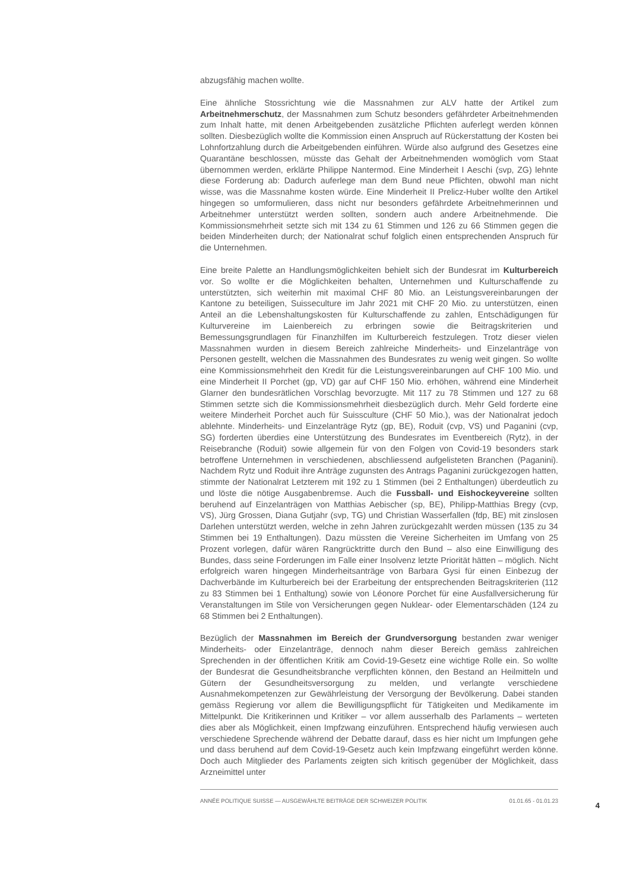abzugsfähig machen wollte.
Eine ähnliche Stossrichtung wie die Massnahmen zur ALV hatte der Artikel zum Arbeitnehmerschutz, der Massnahmen zum Schutz besonders gefährdeter Arbeitnehmenden zum Inhalt hatte, mit denen Arbeitgebenden zusätzliche Pflichten auferlegt werden können sollten. Diesbezüglich wollte die Kommission einen Anspruch auf Rückerstattung der Kosten bei Lohnfortzahlung durch die Arbeitgebenden einführen. Würde also aufgrund des Gesetzes eine Quarantäne beschlossen, müsste das Gehalt der Arbeitnehmenden womöglich vom Staat übernommen werden, erklärte Philippe Nantermod. Eine Minderheit I Aeschi (svp, ZG) lehnte diese Forderung ab: Dadurch auferlege man dem Bund neue Pflichten, obwohl man nicht wisse, was die Massnahme kosten würde. Eine Minderheit II Prelicz-Huber wollte den Artikel hingegen so umformulieren, dass nicht nur besonders gefährdete Arbeitnehmerinnen und Arbeitnehmer unterstützt werden sollten, sondern auch andere Arbeitnehmende. Die Kommissionsmehrheit setzte sich mit 134 zu 61 Stimmen und 126 zu 66 Stimmen gegen die beiden Minderheiten durch; der Nationalrat schuf folglich einen entsprechenden Anspruch für die Unternehmen.
Eine breite Palette an Handlungsmöglichkeiten behielt sich der Bundesrat im Kulturbereich vor. So wollte er die Möglichkeiten behalten, Unternehmen und Kulturschaffende zu unterstützten, sich weiterhin mit maximal CHF 80 Mio. an Leistungsvereinbarungen der Kantone zu beteiligen, Suisseculture im Jahr 2021 mit CHF 20 Mio. zu unterstützen, einen Anteil an die Lebenshaltungskosten für Kulturschaffende zu zahlen, Entschädigungen für Kulturvereine im Laienbereich zu erbringen sowie die Beitragskriterien und Bemessungsgrundlagen für Finanzhilfen im Kulturbereich festzulegen. Trotz dieser vielen Massnahmen wurden in diesem Bereich zahlreiche Minderheits- und Einzelanträge von Personen gestellt, welchen die Massnahmen des Bundesrates zu wenig weit gingen. So wollte eine Kommissionsmehrheit den Kredit für die Leistungsvereinbarungen auf CHF 100 Mio. und eine Minderheit II Porchet (gp, VD) gar auf CHF 150 Mio. erhöhen, während eine Minderheit Glarner den bundesrätlichen Vorschlag bevorzugte. Mit 117 zu 78 Stimmen und 127 zu 68 Stimmen setzte sich die Kommissionsmehrheit diesbezüglich durch. Mehr Geld forderte eine weitere Minderheit Porchet auch für Suissculture (CHF 50 Mio.), was der Nationalrat jedoch ablehnte. Minderheits- und Einzelanträge Rytz (gp, BE), Roduit (cvp, VS) und Paganini (cvp, SG) forderten überdies eine Unterstützung des Bundesrates im Eventbereich (Rytz), in der Reisebranche (Roduit) sowie allgemein für von den Folgen von Covid-19 besonders stark betroffene Unternehmen in verschiedenen, abschliessend aufgelisteten Branchen (Paganini). Nachdem Rytz und Roduit ihre Anträge zugunsten des Antrags Paganini zurückgezogen hatten, stimmte der Nationalrat Letzterem mit 192 zu 1 Stimmen (bei 2 Enthaltungen) überdeutlich zu und löste die nötige Ausgabenbremse. Auch die Fussball- und Eishockeyvereine sollten beruhend auf Einzelanträgen von Matthias Aebischer (sp, BE), Philipp-Matthias Bregy (cvp, VS), Jürg Grossen, Diana Gutjahr (svp, TG) und Christian Wasserfallen (fdp, BE) mit zinslosen Darlehen unterstützt werden, welche in zehn Jahren zurückgezahlt werden müssen (135 zu 34 Stimmen bei 19 Enthaltungen). Dazu müssten die Vereine Sicherheiten im Umfang von 25 Prozent vorlegen, dafür wären Rangrücktritte durch den Bund – also eine Einwilligung des Bundes, dass seine Forderungen im Falle einer Insolvenz letzte Priorität hätten – möglich. Nicht erfolgreich waren hingegen Minderheitsanträge von Barbara Gysi für einen Einbezug der Dachverbände im Kulturbereich bei der Erarbeitung der entsprechenden Beitragskriterien (112 zu 83 Stimmen bei 1 Enthaltung) sowie von Léonore Porchet für eine Ausfallversicherung für Veranstaltungen im Stile von Versicherungen gegen Nuklear- oder Elementarschäden (124 zu 68 Stimmen bei 2 Enthaltungen).
Bezüglich der Massnahmen im Bereich der Grundversorgung bestanden zwar weniger Minderheits- oder Einzelanträge, dennoch nahm dieser Bereich gemäss zahlreichen Sprechenden in der öffentlichen Kritik am Covid-19-Gesetz eine wichtige Rolle ein. So wollte der Bundesrat die Gesundheitsbranche verpflichten können, den Bestand an Heilmitteln und Gütern der Gesundheitsversorgung zu melden, und verlangte verschiedene Ausnahmekompetenzen zur Gewährleistung der Versorgung der Bevölkerung. Dabei standen gemäss Regierung vor allem die Bewilligungspflicht für Tätigkeiten und Medikamente im Mittelpunkt. Die Kritikerinnen und Kritiker – vor allem ausserhalb des Parlaments – werteten dies aber als Möglichkeit, einen Impfzwang einzuführen. Entsprechend häufig verwiesen auch verschiedene Sprechende während der Debatte darauf, dass es hier nicht um Impfungen gehe und dass beruhend auf dem Covid-19-Gesetz auch kein Impfzwang eingeführt werden könne. Doch auch Mitglieder des Parlaments zeigten sich kritisch gegenüber der Möglichkeit, dass Arzneimittel unter
ANNÉE POLITIQUE SUISSE — AUSGEWÄHLTE BEITRÄGE DER SCHWEIZER POLITIK 01.01.65 - 01.01.23
4